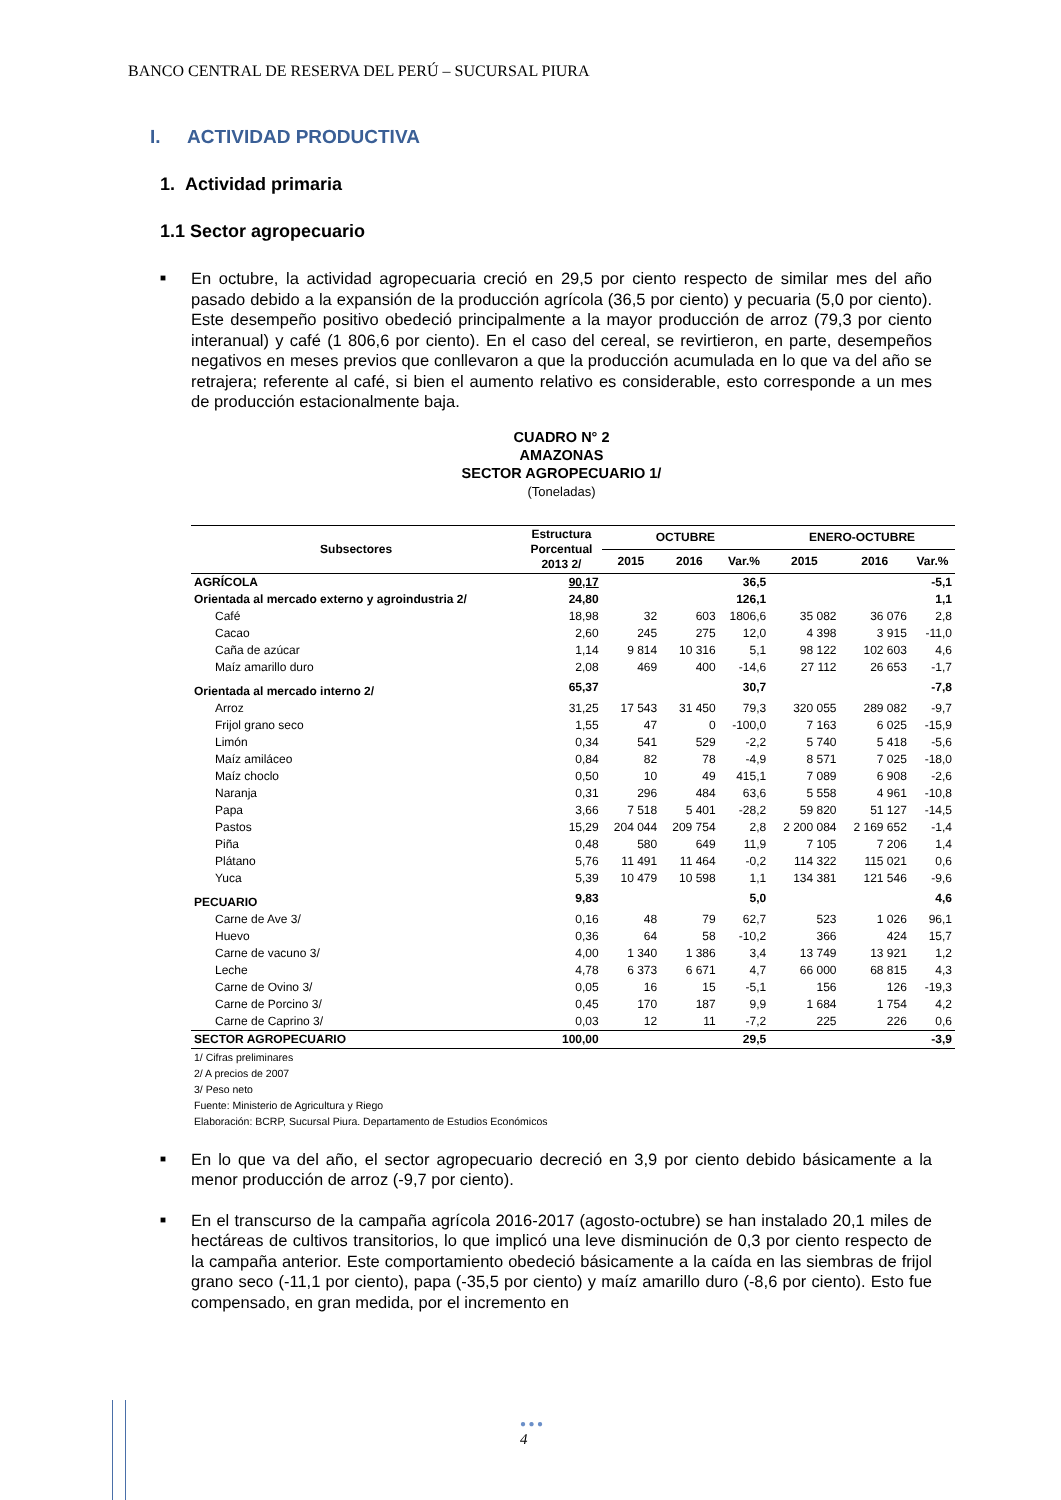BANCO CENTRAL DE RESERVA DEL PERÚ – SUCURSAL PIURA
I. ACTIVIDAD PRODUCTIVA
1. Actividad primaria
1.1 Sector agropecuario
■ En octubre, la actividad agropecuaria creció en 29,5 por ciento respecto de similar mes del año pasado debido a la expansión de la producción agrícola (36,5 por ciento) y pecuaria (5,0 por ciento). Este desempeño positivo obedeció principalmente a la mayor producción de arroz (79,3 por ciento interanual) y café (1 806,6 por ciento). En el caso del cereal, se revirtieron, en parte, desempeños negativos en meses previos que conllevaron a que la producción acumulada en lo que va del año se retrajera; referente al café, si bien el aumento relativo es considerable, esto corresponde a un mes de producción estacionalmente baja.
CUADRO N° 2
AMAZONAS
SECTOR AGROPECUARIO 1/
(Toneladas)
| Subsectores | Estructura Porcentual 2013 2/ | OCTUBRE | | | ENERO-OCTUBRE | | |
| --- | --- | --- | --- | --- | --- | --- | --- |
| | | 2015 | 2016 | Var.% | 2015 | 2016 | Var.% |
| AGRÍCOLA | 90,17 | | | 36,5 | | | -5,1 |
| Orientada al mercado externo y agroindustria 2/ | 24,80 | | | 126,1 | | | 1,1 |
| Café | 18,98 | 32 | 603 | 1806,6 | 35 082 | 36 076 | 2,8 |
| Cacao | 2,60 | 245 | 275 | 12,0 | 4 398 | 3 915 | -11,0 |
| Caña de azúcar | 1,14 | 9 814 | 10 316 | 5,1 | 98 122 | 102 603 | 4,6 |
| Maíz amarillo duro | 2,08 | 469 | 400 | -14,6 | 27 112 | 26 653 | -1,7 |
| Orientada al mercado interno 2/ | 65,37 | | | 30,7 | | | -7,8 |
| Arroz | 31,25 | 17 543 | 31 450 | 79,3 | 320 055 | 289 082 | -9,7 |
| Frijol grano seco | 1,55 | 47 | 0 | -100,0 | 7 163 | 6 025 | -15,9 |
| Limón | 0,34 | 541 | 529 | -2,2 | 5 740 | 5 418 | -5,6 |
| Maíz amiláceo | 0,84 | 82 | 78 | -4,9 | 8 571 | 7 025 | -18,0 |
| Maíz choclo | 0,50 | 10 | 49 | 415,1 | 7 089 | 6 908 | -2,6 |
| Naranja | 0,31 | 296 | 484 | 63,6 | 5 558 | 4 961 | -10,8 |
| Papa | 3,66 | 7 518 | 5 401 | -28,2 | 59 820 | 51 127 | -14,5 |
| Pastos | 15,29 | 204 044 | 209 754 | 2,8 | 2 200 084 | 2 169 652 | -1,4 |
| Piña | 0,48 | 580 | 649 | 11,9 | 7 105 | 7 206 | 1,4 |
| Plátano | 5,76 | 11 491 | 11 464 | -0,2 | 114 322 | 115 021 | 0,6 |
| Yuca | 5,39 | 10 479 | 10 598 | 1,1 | 134 381 | 121 546 | -9,6 |
| PECUARIO | 9,83 | | | 5,0 | | | 4,6 |
| Carne de Ave 3/ | 0,16 | 48 | 79 | 62,7 | 523 | 1 026 | 96,1 |
| Huevo | 0,36 | 64 | 58 | -10,2 | 366 | 424 | 15,7 |
| Carne de vacuno 3/ | 4,00 | 1 340 | 1 386 | 3,4 | 13 749 | 13 921 | 1,2 |
| Leche | 4,78 | 6 373 | 6 671 | 4,7 | 66 000 | 68 815 | 4,3 |
| Carne de Ovino 3/ | 0,05 | 16 | 15 | -5,1 | 156 | 126 | -19,3 |
| Carne de Porcino 3/ | 0,45 | 170 | 187 | 9,9 | 1 684 | 1 754 | 4,2 |
| Carne de Caprino 3/ | 0,03 | 12 | 11 | -7,2 | 225 | 226 | 0,6 |
| SECTOR AGROPECUARIO | 100,00 | | | 29,5 | | | -3,9 |
1/ Cifras preliminares
2/ A precios de 2007
3/ Peso neto
Fuente: Ministerio de Agricultura y Riego
Elaboración: BCRP, Sucursal Piura. Departamento de Estudios Económicos
■ En lo que va del año, el sector agropecuario decreció en 3,9 por ciento debido básicamente a la menor producción de arroz (-9,7 por ciento).
■ En el transcurso de la campaña agrícola 2016-2017 (agosto-octubre) se han instalado 20,1 miles de hectáreas de cultivos transitorios, lo que implicó una leve disminución de 0,3 por ciento respecto de la campaña anterior. Este comportamiento obedeció básicamente a la caída en las siembras de frijol grano seco (-11,1 por ciento), papa (-35,5 por ciento) y maíz amarillo duro (-8,6 por ciento). Esto fue compensado, en gran medida, por el incremento en
● ● ●
4